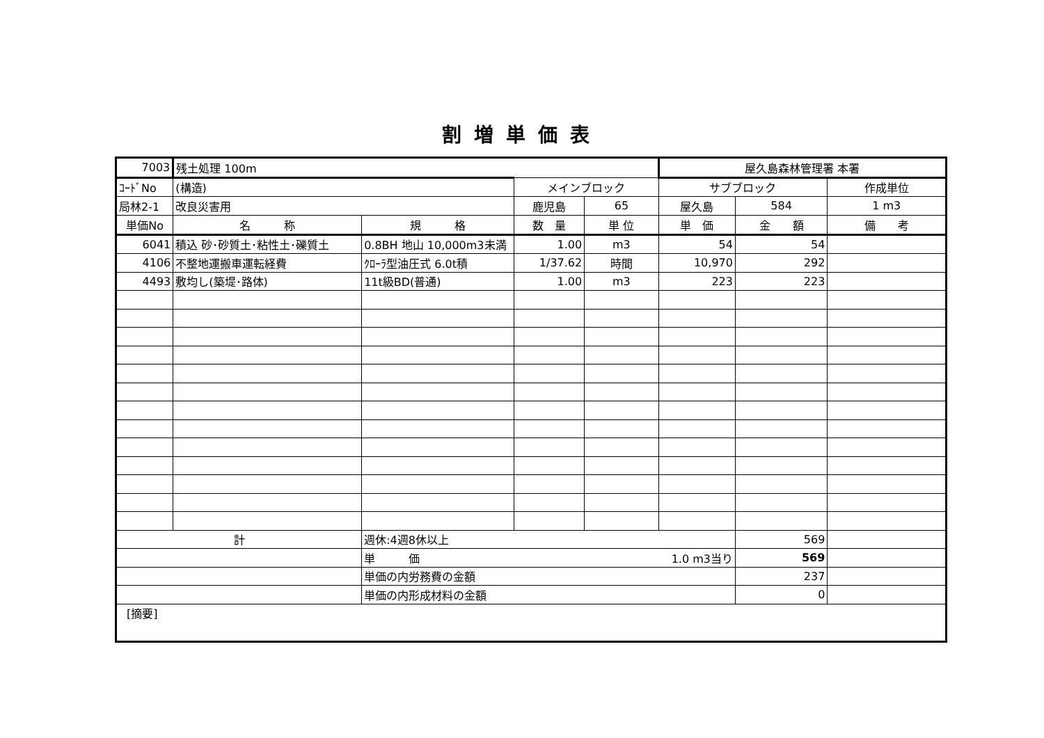割増単価表
| 7003 | 残土処理 100m | | | | 屋久島森林管理署 本署 | | |
| ｺｰﾄﾞNo | (構造) | | メインブロック | | サブブロック | | 作成単位 |
| 局林2-1 | 改良災害用 | | 鹿児島 | 65 | 屋久島 | 584 | 1 m3 |
| 単価No | 名 称 | 規 格 | 数 量 | 単 位 | 単 価 | 金 額 | 備 考 |
| 6041 | 積込 砂･砂質土･粘性土･礫質土 | 0.8BH 地山 10,000m3未満 | 1.00 | m3 | 54 | 54 | |
| 4106 | 不整地運搬車運転経費 | ｸﾛｰﾗ型油圧式 6.0t積 | 1/37.62 | 時間 | 10,970 | 292 | |
| 4493 | 敷均し(築堤･路体) | 11t級BD(普通) | 1.00 | m3 | 223 | 223 | |
| 計 | | 週休:4週8休以上 | | | | 569 | |
| | | 単 価 | | | 1.0 m3当り | 569 | |
| | | 単価の内労務費の金額 | | | | 237 | |
| | | 単価の内形成材料の金額 | | | | 0 | |
| [摘要] | | | | | | | |